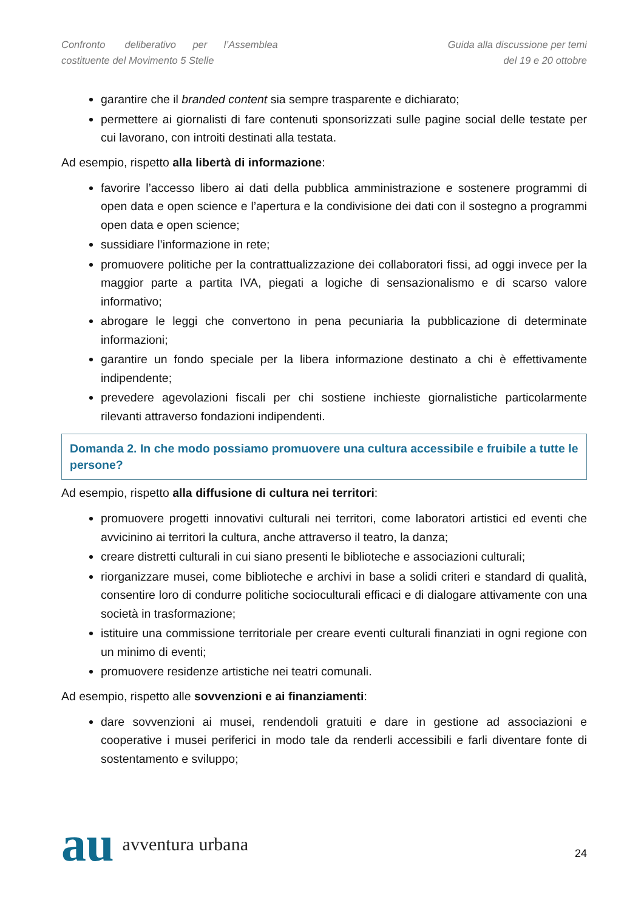Confronto deliberativo per l’Assemblea
costituente del Movimento 5 Stelle
Guida alla discussione per temi
del 19 e 20 ottobre
garantire che il branded content sia sempre trasparente e dichiarato;
permettere ai giornalisti di fare contenuti sponsorizzati sulle pagine social delle testate per cui lavorano, con introiti destinati alla testata.
Ad esempio, rispetto alla libertà di informazione:
favorire l’accesso libero ai dati della pubblica amministrazione e sostenere programmi di open data e open science e l’apertura e la condivisione dei dati con il sostegno a programmi open data e open science;
sussidiare l’informazione in rete;
promuovere politiche per la contrattualizzazione dei collaboratori fissi, ad oggi invece per la maggior parte a partita IVA, piegati a logiche di sensazionalismo e di scarso valore informativo;
abrogare le leggi che convertono in pena pecuniaria la pubblicazione di determinate informazioni;
garantire un fondo speciale per la libera informazione destinato a chi è effettivamente indipendente;
prevedere agevolazioni fiscali per chi sostiene inchieste giornalistiche particolarmente rilevanti attraverso fondazioni indipendenti.
Domanda 2. In che modo possiamo promuovere una cultura accessibile e fruibile a tutte le persone?
Ad esempio, rispetto alla diffusione di cultura nei territori:
promuovere progetti innovativi culturali nei territori, come laboratori artistici ed eventi che avvicinino ai territori la cultura, anche attraverso il teatro, la danza;
creare distretti culturali in cui siano presenti le biblioteche e associazioni culturali;
riorganizzare musei, come biblioteche e archivi in base a solidi criteri e standard di qualità, consentire loro di condurre politiche socioculturali efficaci e di dialogare attivamente con una società in trasformazione;
istituire una commissione territoriale per creare eventi culturali finanziati in ogni regione con un minimo di eventi;
promuovere residenze artistiche nei teatri comunali.
Ad esempio, rispetto alle sovvenzioni e ai finanziamenti:
dare sovvenzioni ai musei, rendendoli gratuiti e dare in gestione ad associazioni e cooperative i musei periferici in modo tale da renderli accessibili e farli diventare fonte di sostentamento e sviluppo;
au avventura urbana
24